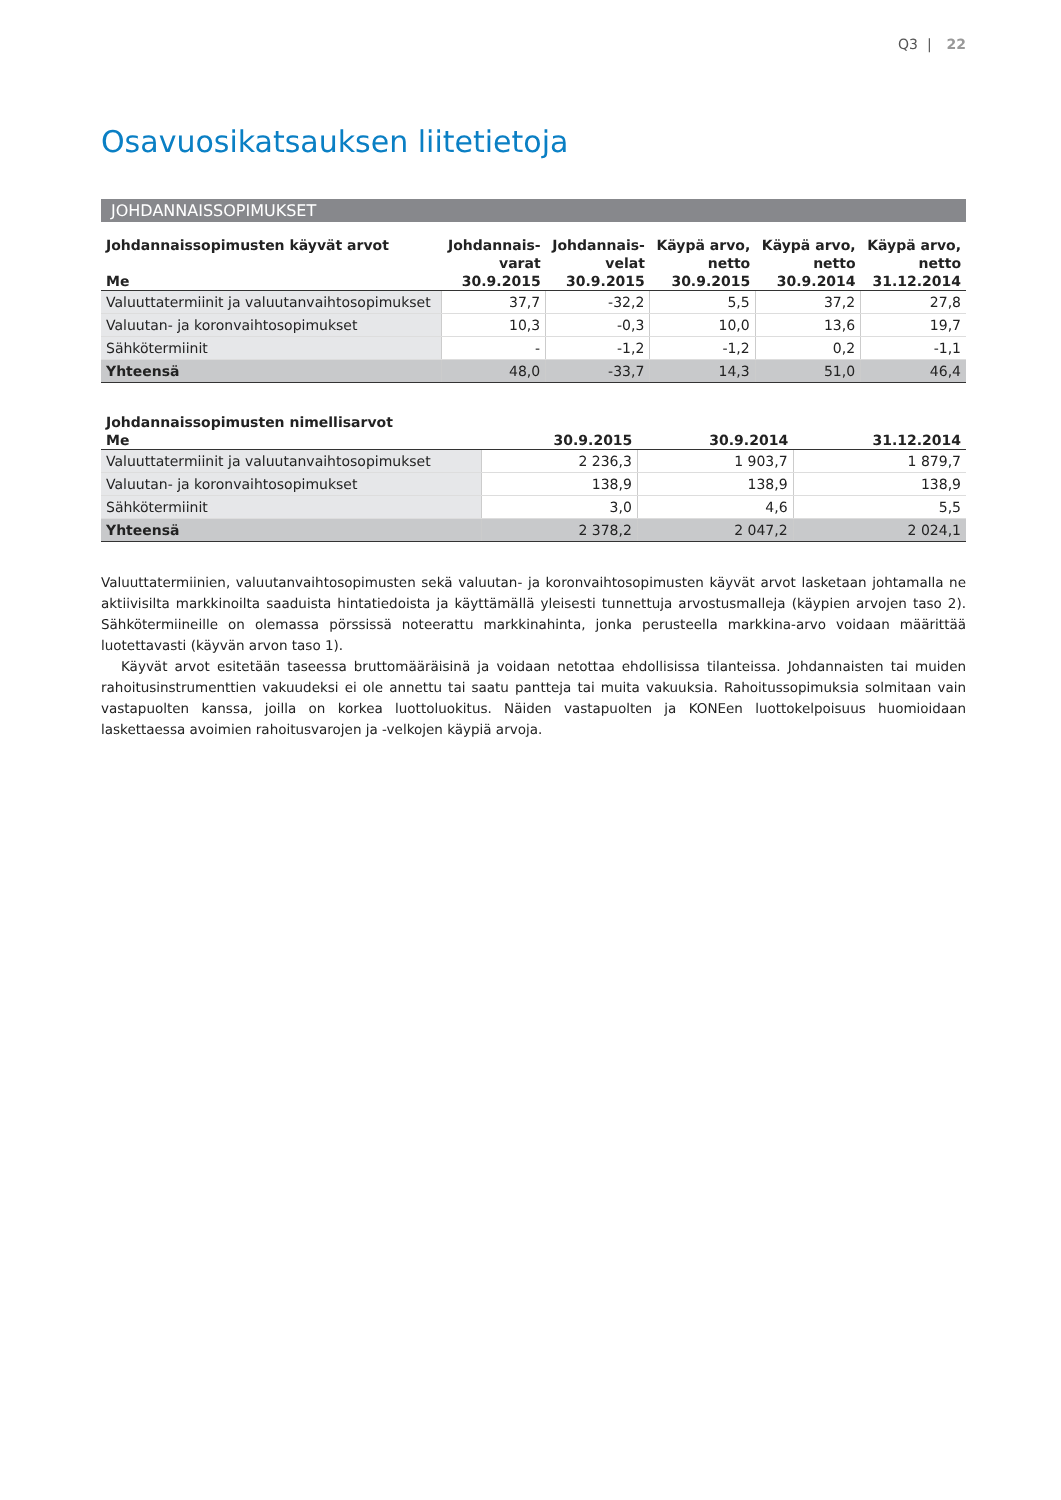Q3 | 22
Osavuosikatsauksen liitetietoja
JOHDANNAISSOPIMUKSET
| Johdannaissopimusten käyvät arvot | Johdannais- | Johdannais- | Käypä arvo, | Käypä arvo, | Käypä arvo, |
| --- | --- | --- | --- | --- | --- |
| | varat | velat | netto | netto | netto |
| Me | 30.9.2015 | 30.9.2015 | 30.9.2015 | 30.9.2014 | 31.12.2014 |
| Valuuttatermiinit ja valuutanvaihtosopimukset | 37,7 | -32,2 | 5,5 | 37,2 | 27,8 |
| Valuutan- ja koronvaihtosopimukset | 10,3 | -0,3 | 10,0 | 13,6 | 19,7 |
| Sähkötermiinit | - | -1,2 | -1,2 | 0,2 | -1,1 |
| Yhteensä | 48,0 | -33,7 | 14,3 | 51,0 | 46,4 |
| Johdannaissopimusten nimellisarvot | | | |
| --- | --- | --- | --- |
| Me | 30.9.2015 | 30.9.2014 | 31.12.2014 |
| Valuuttatermiinit ja valuutanvaihtosopimukset | 2 236,3 | 1 903,7 | 1 879,7 |
| Valuutan- ja koronvaihtosopimukset | 138,9 | 138,9 | 138,9 |
| Sähkötermiinit | 3,0 | 4,6 | 5,5 |
| Yhteensä | 2 378,2 | 2 047,2 | 2 024,1 |
Valuuttatermiinien, valuutanvaihtosopimusten sekä valuutan- ja koronvaihtosopimusten käyvät arvot lasketaan johtamalla ne aktiivisilta markkinoilta saaduista hintatiedoista ja käyttämällä yleisesti tunnettuja arvostusmalleja (käypien arvojen taso 2). Sähkötermiineille on olemassa pörssissä noteerattu markkinahinta, jonka perusteella markkina-arvo voidaan määrittää luotettavasti (käyvän arvon taso 1).
Käyvät arvot esitetään taseessa bruttomääräisinä ja voidaan netottaa ehdollisissa tilanteissa. Johdannaisten tai muiden rahoitusinstrumenttien vakuudeksi ei ole annettu tai saatu pantteja tai muita vakuuksia. Rahoitussopimuksia solmitaan vain vastapuolten kanssa, joilla on korkea luottoluokitus. Näiden vastapuolten ja KONEen luottokelpoisuus huomioidaan laskettaessa avoimien rahoitusvarojen ja -velkojen käypiä arvoja.